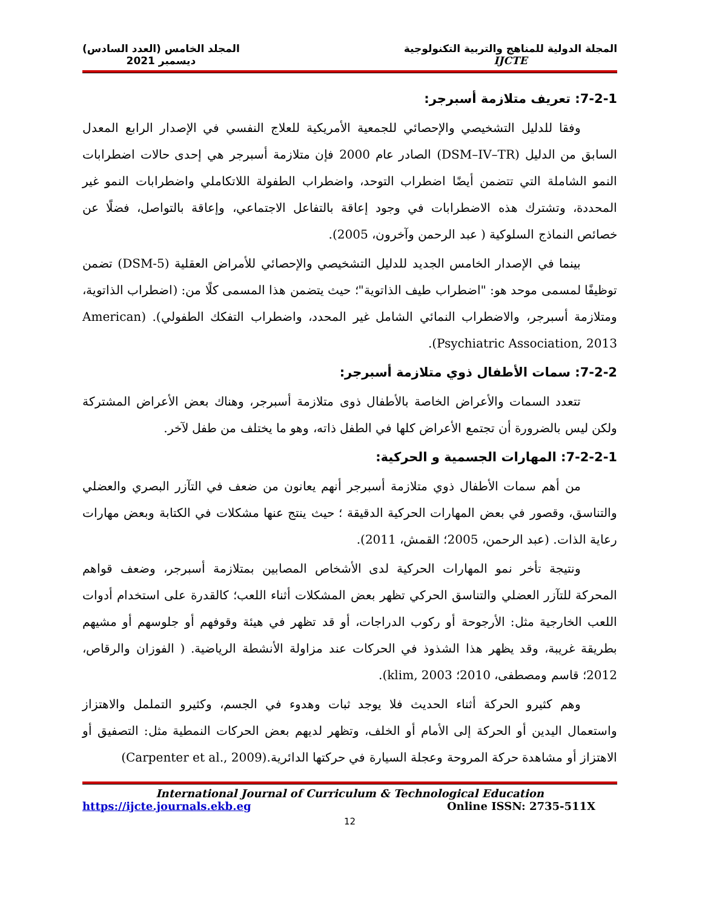المجلة الدولية للمناهج والتربية التكنولوجية
IJCTE
المجلد الخامس (العدد السادس)
ديسمبر 2021
7-2-1: تعريف متلازمة أسبرجر:
وفقا للدليل التشخيصي والإحصائي للجمعية الأمريكية للعلاج النفسي في الإصدار الرابع المعدل السابق من الدليل (DSM–IV–TR) الصادر عام 2000 فإن متلازمة أسبرجر هي إحدى حالات اضطرابات النمو الشاملة التي تتضمن أيضًا اضطراب التوحد، واضطراب الطفولة اللاتكاملي واضطرابات النمو غير المحددة، وتشترك هذه الاضطرابات في وجود إعاقة بالتفاعل الاجتماعي، وإعاقة بالتواصل، فضلًا عن خصائص النماذج السلوكية ( عبد الرحمن وآخرون، 2005).
بينما في الإصدار الخامس الجديد للدليل التشخيصي والإحصائي للأمراض العقلية (DSM-5) تضمن توظيفًا لمسمى موحد هو: "اضطراب طيف الذاتوية"؛ حيث يتضمن هذا المسمى كلًا من: (اضطراب الذاتوية، ومتلازمة أسبرجر، والاضطراب النمائي الشامل غير المحدد، واضطراب التفكك الطفولي). (American Psychiatric Association, 2013).
7-2-2: سمات الأطفال ذوي متلازمة أسبرجر:
تتعدد السمات والأعراض الخاصة بالأطفال ذوى متلازمة أسبرجر، وهناك بعض الأعراض المشتركة ولكن ليس بالضرورة أن تجتمع الأعراض كلها في الطفل ذاته، وهو ما يختلف من طفل لآخر.
7-2-2-1: المهارات الجسمية و الحركية:
من أهم سمات الأطفال ذوي متلازمة أسبرجر أنهم يعانون من ضعف في التآزر البصري والعضلي والتناسق، وقصور في بعض المهارات الحركية الدقيقة ؛ حيث ينتج عنها مشكلات في الكتابة وبعض مهارات رعاية الذات. (عبد الرحمن، 2005؛ القمش، 2011).
ونتيجة تأخر نمو المهارات الحركية لدى الأشخاص المصابين بمتلازمة أسبرجر، وضعف قواهم المحركة للتآزر العضلي والتناسق الحركي تظهر بعض المشكلات أثناء اللعب؛ كالقدرة على استخدام أدوات اللعب الخارجية مثل: الأرجوحة أو ركوب الدراجات، أو قد تظهر في هيئة وقوفهم أو جلوسهم أو مشيهم بطريقة غريبة، وقد يظهر هذا الشذوذ في الحركات عند مزاولة الأنشطة الرياضية. ( الفوزان والرقاص، 2012؛ قاسم ومصطفى، 2010؛ klim, 2003).
وهم كثيرو الحركة أثناء الحديث فلا يوجد ثبات وهدوء في الجسم، وكثيرو التململ والاهتزاز واستعمال اليدين أو الحركة إلى الأمام أو الخلف، وتظهر لديهم بعض الحركات النمطية مثل: التصفيق أو الاهتزاز أو مشاهدة حركة المروحة وعجلة السيارة في حركتها الدائرية.(Carpenter et al., 2009)
International Journal of Curriculum & Technological Education
https://ijcte.journals.ekb.eg Online ISSN: 2735-511X
12